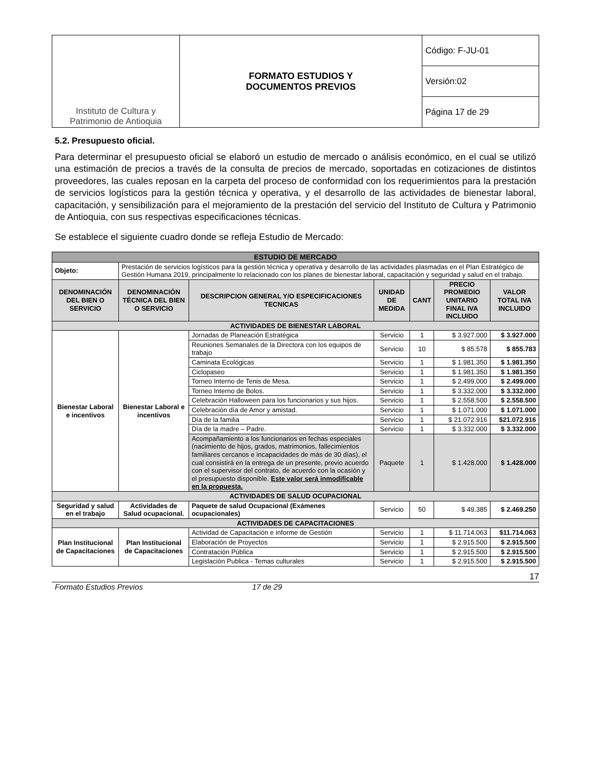| Instituto de Cultura y Patrimonio de Antioquia | FORMATO ESTUDIOS Y DOCUMENTOS PREVIOS | Código: F-JU-01 |
| | | Versión:02 |
| | | Página 17 de 29 |
5.2. Presupuesto oficial.
Para determinar el presupuesto oficial se elaboró un estudio de mercado o análisis económico, en el cual se utilizó una estimación de precios a través de la consulta de precios de mercado, soportadas en cotizaciones de distintos proveedores, las cuales reposan en la carpeta del proceso de conformidad con los requerimientos para la prestación de servicios logísticos para la gestión técnica y operativa, y el desarrollo de las actividades de bienestar laboral, capacitación, y sensibilización para el mejoramiento de la prestación del servicio del Instituto de Cultura y Patrimonio de Antioquia, con sus respectivas especificaciones técnicas.
Se establece el siguiente cuadro donde se refleja Estudio de Mercado:
| ESTUDIO DE MERCADO | | | | | | | |
| --- | --- | --- | --- | --- | --- | --- | --- |
| Objeto: | Prestación de servicios logísticos para la gestión técnica y operativa y desarrollo de las actividades plasmadas en el Plan Estratégico de Gestión Humana 2019, principalmente lo relacionado con los planes de bienestar laboral, capacitación y seguridad y salud en el trabajo. | | | | | | |
| DENOMINACIÓN DEL BIEN O SERVICIO | DENOMINACIÓN TÉCNICA DEL BIEN O SERVICIO | | DESCRIPCION GENERAL Y/O ESPECIFICACIONES TECNICAS | UNIDAD DE MEDIDA | CANT | PRECIO PROMEDIO UNITARIO FINAL IVA INCLUIDO | VALOR TOTAL IVA INCLUIDO |
| ACTIVIDADES DE BIENESTAR LABORAL | | | | | | | |
| Bienestar Laboral e incentivos | Bienestar Laboral e incentivos | Jornadas de Planeación Estratégica | | Servicio | 1 | $ 3.927.000 | $ 3.927.000 |
| | | Reuniones Semanales de la Directora con los equipos de trabajo | | Servicio | 10 | $ 85.578 | $ 855.783 |
| | | Caminata Ecológicas | | Servicio | 1 | $ 1.981.350 | $ 1.981.350 |
| | | Ciclopaseo | | Servicio | 1 | $ 1.981.350 | $ 1.981.350 |
| | | Torneo Interno de Tenis de Mesa. | | Servicio | 1 | $ 2.499.000 | $ 2.499.000 |
| | | Torneo Interno de Bolos. | | Servicio | 1 | $ 3.332.000 | $ 3.332.000 |
| | | Celebración Halloween para los funcionarios y sus hijos. | | Servicio | 1 | $ 2.558.500 | $ 2.558.500 |
| | | Celebración día de Amor y amistad. | | Servicio | 1 | $ 1.071.000 | $ 1.071.000 |
| | | Día de la familia | | Servicio | 1 | $ 21.072.916 | $21.072.916 |
| | | Día de la madre – Padre. | | Servicio | 1 | $ 3.332.000 | $ 3.332.000 |
| | | Acompañamiento a los funcionarios en fechas especiales (nacimiento de hijos, grados, matrimonios, fallecimientos familiares cercanos e incapacidades de más de 30 días), el cual consistirá en la entrega de un presente, previo acuerdo con el supervisor del contrato, de acuerdo con la ocasión y el presupuesto disponible. Este valor será inmodificable en la propuesta. | | Paquete | 1 | $ 1.428.000 | $ 1.428.000 |
| ACTIVIDADES DE SALUD OCUPACIONAL | | | | | | | |
| Seguridad y salud en el trabajo | Actividades de Salud ocupacional. | | Paquete de salud Ocupacional (Exámenes ocupacionales) | Servicio | 50 | $ 49.385 | $ 2.469.250 |
| ACTIVIDADES DE CAPACITACIONES | | | | | | | |
| Plan Institucional de Capacitaciones | Plan Institucional de Capacitaciones | | Actividad de Capacitación e informe de Gestión | Servicio | 1 | $ 11.714.063 | $11.714.063 |
| | | | Elaboración de Proyectos | Servicio | 1 | $ 2.915.500 | $ 2.915.500 |
| | | | Contratación Pública | Servicio | 1 | $ 2.915.500 | $ 2.915.500 |
| | | | Legislación Publica - Temas culturales | Servicio | 1 | $ 2.915.500 | $ 2.915.500 |
17
Formato Estudios Previos 17 de 29